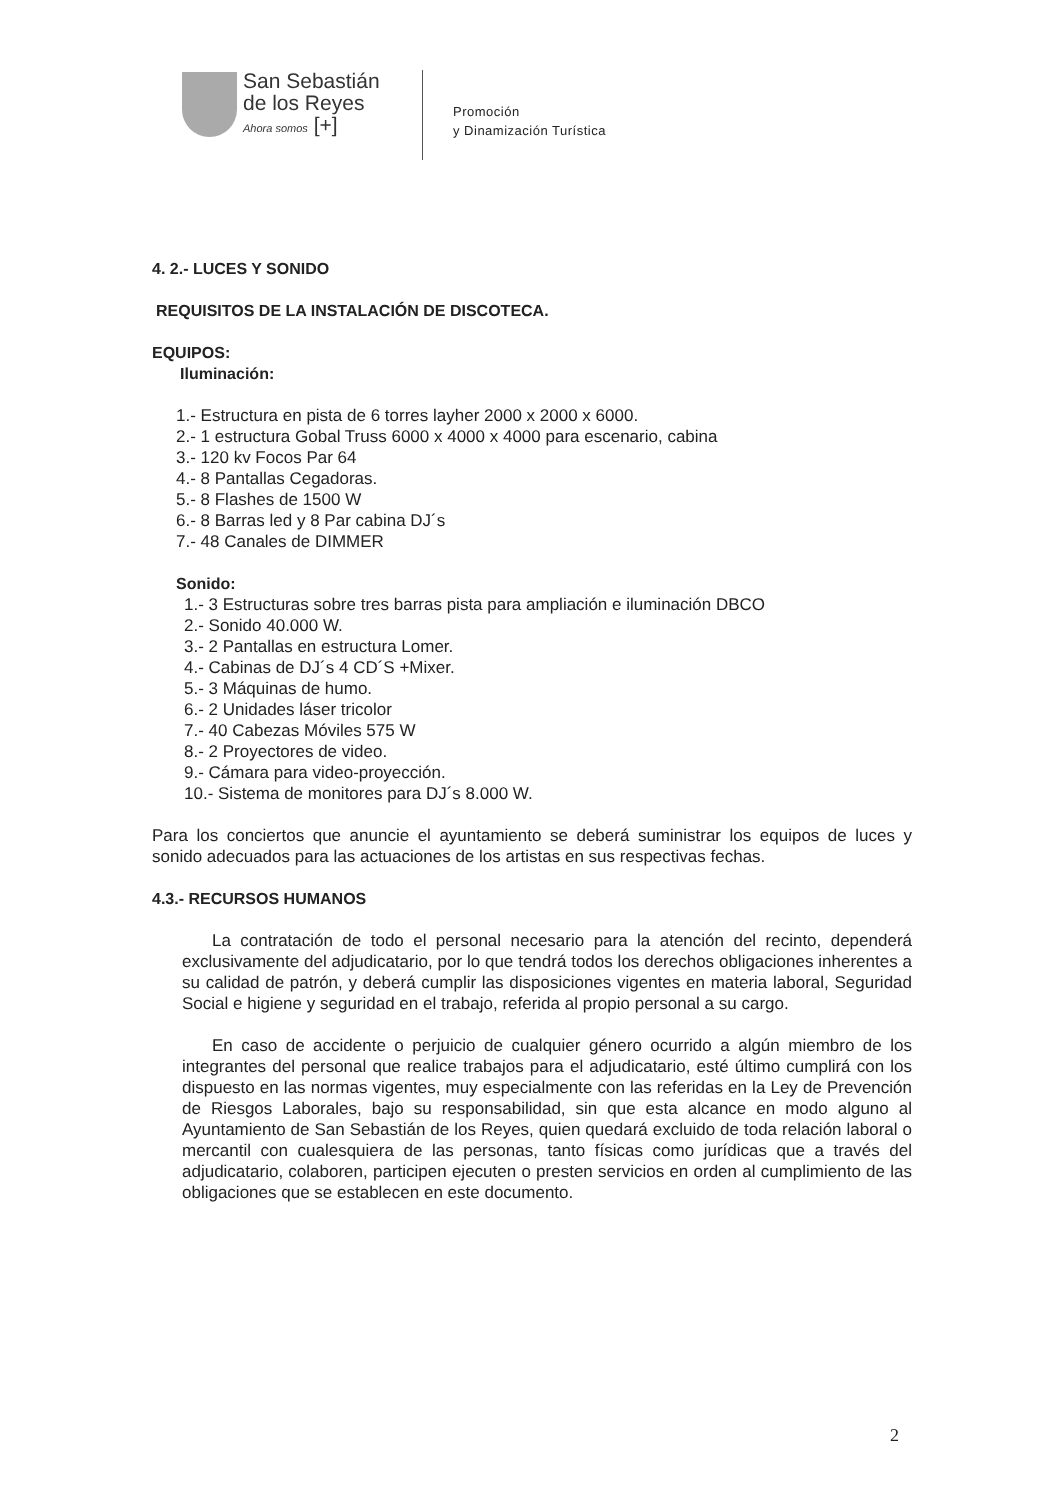San Sebastián
de los Reyes
Ahora somos [+]
Promoción
y Dinamización Turística
4. 2.- LUCES Y SONIDO
REQUISITOS DE LA INSTALACIÓN DE DISCOTECA.
EQUIPOS:
Iluminación:
1.- Estructura en pista de 6 torres layher 2000 x 2000 x 6000.
2.- 1 estructura Gobal Truss 6000 x 4000 x 4000 para escenario, cabina
3.- 120 kv Focos Par 64
4.- 8 Pantallas Cegadoras.
5.- 8 Flashes de 1500 W
6.- 8 Barras led y 8 Par cabina DJ´s
7.- 48 Canales de DIMMER
Sonido:
1.- 3 Estructuras sobre tres barras pista para ampliación e iluminación DBCO
2.- Sonido 40.000 W.
3.- 2 Pantallas en estructura Lomer.
4.- Cabinas de DJ´s 4 CD´S +Mixer.
5.- 3 Máquinas de humo.
6.- 2 Unidades láser tricolor
7.- 40 Cabezas Móviles 575 W
8.- 2 Proyectores de video.
9.- Cámara para video-proyección.
10.- Sistema de monitores para DJ´s 8.000 W.
Para los conciertos que anuncie el ayuntamiento se deberá suministrar los equipos de luces y sonido adecuados para las actuaciones de los artistas en sus respectivas fechas.
4.3.- RECURSOS HUMANOS
La contratación de todo el personal necesario para la atención del recinto, dependerá exclusivamente del adjudicatario, por lo que tendrá todos los derechos obligaciones inherentes a su calidad de patrón, y deberá cumplir las disposiciones vigentes en materia laboral, Seguridad Social e higiene y seguridad en el trabajo, referida al propio personal a su cargo.
En caso de accidente o perjuicio de cualquier género ocurrido a algún miembro de los integrantes del personal que realice trabajos para el adjudicatario, esté último cumplirá con los dispuesto en las normas vigentes, muy especialmente con las referidas en la Ley de Prevención de Riesgos Laborales, bajo su responsabilidad, sin que esta alcance en modo alguno al Ayuntamiento de San Sebastián de los Reyes, quien quedará excluido de toda relación laboral o mercantil con cualesquiera de las personas, tanto físicas como jurídicas que a través del adjudicatario, colaboren, participen ejecuten o presten servicios en orden al cumplimiento de las obligaciones que se establecen en este documento.
2